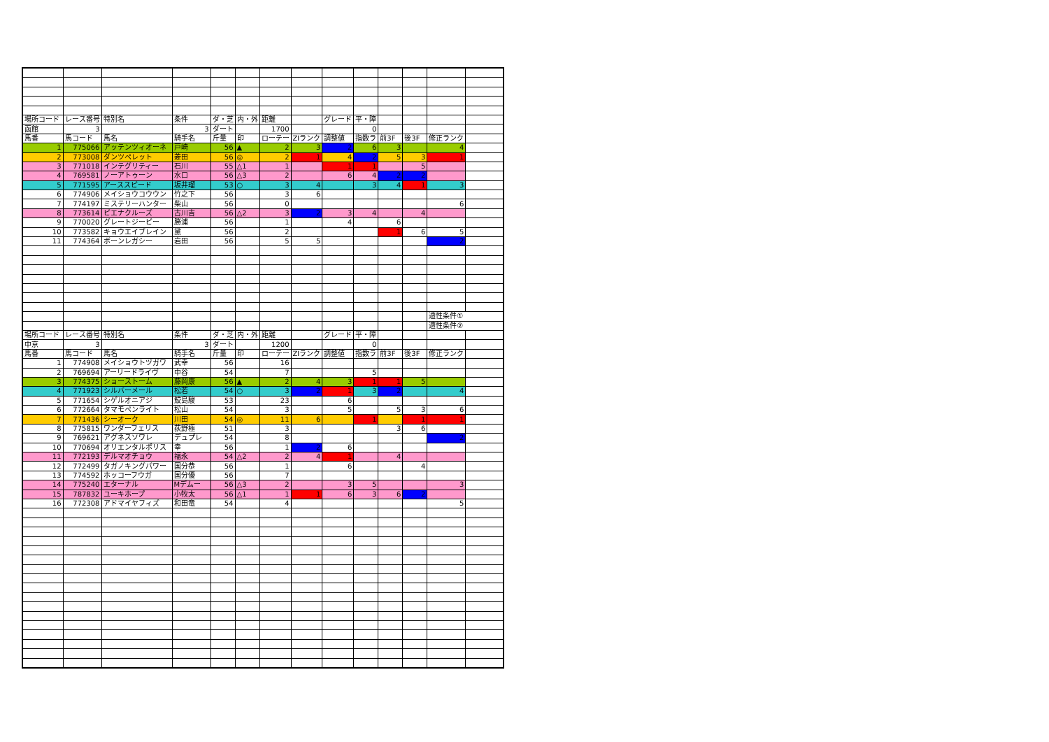| 場所コード | レース番号 | 特別名 | 条件 | ダ・芝 | 内・外 | 距離 | | グレード | 平・障 | | | | |
| 函館 | 3 | | 3 | ダート | | 1700 | | | 0 | | | | |
| 馬番 | 馬コード | 馬名 | 騎手名 | 斤量 | 印 | ローテー | ZIランク | 調整値 | 指数ラ | 前3F | 後3F | 修正ランク | |
| 1 | 775066 | アッテンツィオーネ | 戸崎 | 56 | ▲ | 2 | 3 | 2 | 6 | 3 | | 4 | |
| 2 | 773008 | ダンツペレット | 菱田 | 56 | ◎ | 2 | 1 | 4 | 2 | 5 | 3 | 1 | |
| 3 | 771018 | インテグリティー | 石川 | 55 | △1 | 1 | | 1 | 1 | | 5 | | |
| 4 | 769581 | ノーアトゥーン | 水口 | 56 | △3 | 2 | | 6 | 4 | 2 | 2 | | |
| 5 | 771595 | アーススピード | 坂井瑠 | 53 | ○ | 3 | 4 | | 3 | 4 | 1 | 3 | |
| 6 | 774906 | メイショウコウウン | 竹之下 | 56 | | 3 | 6 | | | | | | |
| 7 | 774197 | ミステリーハンター | 柴山 | 56 | | 0 | | | | | | 6 | |
| 8 | 773614 | ピエナクルーズ | 古川吉 | 56 | △2 | 3 | 2 | 3 | 4 | | 4 | | |
| 9 | 770020 | グレートジーピー | 勝浦 | 56 | | 1 | | 4 | | 6 | | | |
| 10 | 773582 | キョウエイブレイン | 黛 | 56 | | 2 | | | | 1 | 6 | 5 | |
| 11 | 774364 | ボーンレガシー | 岩田 | 56 | | 5 | 5 | | | | | 2 | |
| | | | | | | | | | | | | 適性条件① | |
| | | | | | | | | | | | | 適性条件② | |
| 場所コード | レース番号 | 特別名 | 条件 | ダ・芝 | 内・外 | 距離 | | グレード | 平・障 | | | | |
| 中京 | 3 | | 3 | ダート | | 1200 | | | 0 | | | | |
| 馬番 | 馬コード | 馬名 | 騎手名 | 斤量 | 印 | ローテー | ZIランク | 調整値 | 指数ラ | 前3F | 後3F | 修正ランク | |
| 1 | 774908 | メイショウトヅガワ | 武幸 | 56 | | 16 | | | | | | | |
| 2 | 769694 | アーリードライヴ | 中谷 | 54 | | 7 | | | 5 | | | | |
| 3 | 774375 | ショーストーム | 藤岡康 | 56 | ▲ | 2 | 4 | 3 | 1 | 1 | 5 | | |
| 4 | 771923 | シルバーメール | 松若 | 54 | ○ | 3 | 2 | 1 | 3 | 2 | | 4 | |
| 5 | 771654 | シゲルオニアジ | 鮫島駿 | 53 | | 23 | | 6 | | | | | |
| 6 | 772664 | タマモペンライト | 松山 | 54 | | 3 | | 5 | | 5 | 3 | 6 | |
| 7 | 771436 | シーオーク | 川田 | 54 | ◎ | 11 | 6 | | 1 | | 1 | 1 | |
| 8 | 775815 | ワンダーフェリス | 荻野極 | 51 | | 3 | | | | 3 | 6 | | |
| 9 | 769621 | アグネスソワレ | デュプレ | 54 | | 8 | | | | | | 2 | |
| 10 | 770694 | オリエンタルポリス | 幸 | 56 | | 1 | 2 | 6 | | | | | |
| 11 | 772193 | デルマオチョウ | 福永 | 54 | △2 | 2 | 4 | 1 | | 4 | | | |
| 12 | 772499 | タガノキングパワー | 国分恭 | 56 | | 1 | | 6 | | | 4 | | |
| 13 | 774592 | ホッコーフウガ | 国分優 | 56 | | 7 | | | | | | | |
| 14 | 775240 | エターナル | Mデムー | 56 | △3 | 2 | | 3 | 5 | | | 3 | |
| 15 | 787832 | ユーキホープ | 小牧太 | 56 | △1 | 1 | 1 | 6 | 3 | 6 | 2 | | |
| 16 | 772308 | アドマイヤフィズ | 和田竜 | 54 | | 4 | | | | | | 5 | |